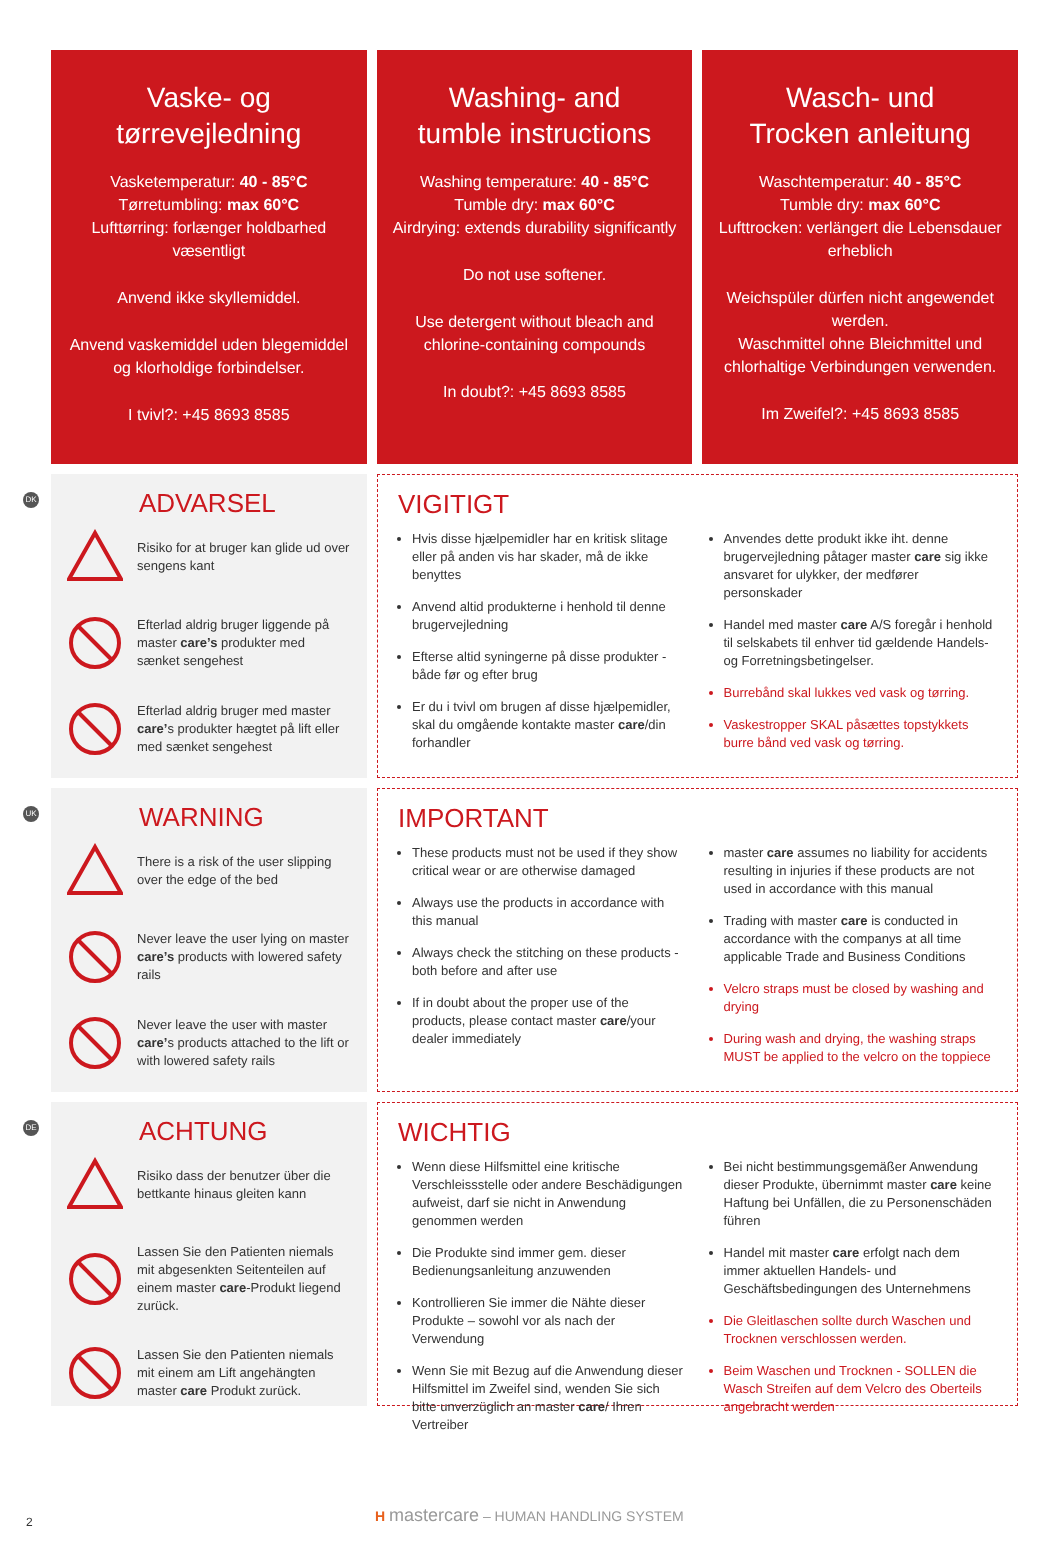Vaske- og
tørrevejledning
Vasketemperatur: 40 - 85°C
Tørretumbling: max 60°C
Lufttørring: forlænger holdbarhed væsentligt
Anvend ikke skyllemiddel.
Anvend vaskemiddel uden blegemiddel og klorholdige forbindelser.
I tvivl?: +45 8693 8585
Washing- and
tumble instructions
Washing temperature: 40 - 85°C
Tumble dry: max 60°C
Airdrying: extends durability significantly
Do not use softener.
Use detergent without bleach and chlorine-containing compounds
In doubt?: +45 8693 8585
Wasch- und
Trocken anleitung
Waschtemperatur: 40 - 85°C
Tumble dry: max 60°C
Lufttrocken: verlängert die Lebensdauer erheblich
Weichspüler dürfen nicht angewendet werden.
Waschmittel ohne Bleichmittel und chlorhaltige Verbindungen verwenden.
Im Zweifel?: +45 8693 8585
DK
ADVARSEL
Risiko for at bruger kan glide ud over sengens kant
Efterlad aldrig bruger liggende på master care’s produkter med sænket sengehest
Efterlad aldrig bruger med master care’s produkter hægtet på lift eller med sænket sengehest
VIGITIGT
Hvis disse hjælpemidler har en kritisk slitage eller på anden vis har skader, må de ikke benyttes
Anvend altid produkterne i henhold til denne brugervejledning
Efterse altid syningerne på disse produkter - både før og efter brug
Er du i tvivl om brugen af disse hjælpemidler, skal du omgående kontakte master care/din forhandler
Anvendes dette produkt ikke iht. denne brugervejledning påtager master care sig ikke ansvaret for ulykker, der medfører personskader
Handel med master care A/S foregår i henhold til selskabets til enhver tid gældende Handels- og Forretningsbetingelser.
Burrebånd skal lukkes ved vask og tørring.
Vaskestropper SKAL påsættes topstykkets burre bånd ved vask og tørring.
UK
WARNING
There is a risk of the user slipping over the edge of the bed
Never leave the user lying on master care’s products with lowered safety rails
Never leave the user with master care’s products attached to the lift or with lowered safety rails
IMPORTANT
These products must not be used if they show critical wear or are otherwise damaged
Always use the products in accordance with this manual
Always check the stitching on these products - both before and after use
If in doubt about the proper use of the products, please contact master care/your dealer immediately
master care assumes no liability for accidents resulting in injuries if these products are not used in accordance with this manual
Trading with master care is conducted in accordance with the companys at all time applicable Trade and Business Conditions
Velcro straps must be closed by washing and drying
During wash and drying, the washing straps MUST be applied to the velcro on the toppiece
DE
ACHTUNG
Risiko dass der benutzer über die bettkante hinaus gleiten kann
Lassen Sie den Patienten niemals mit abgesenkten Seitenteilen auf einem master care-Produkt liegend zurück.
Lassen Sie den Patienten niemals mit einem am Lift angehängten master care Produkt zurück.
WICHTIG
Wenn diese Hilfsmittel eine kritische Verschleissstelle oder andere Beschädigungen aufweist, darf sie nicht in Anwendung genommen werden
Die Produkte sind immer gem. dieser Bedienungsanleitung anzuwenden
Kontrollieren Sie immer die Nähte dieser Produkte – sowohl vor als nach der Verwendung
Wenn Sie mit Bezug auf die Anwendung dieser Hilfsmittel im Zweifel sind, wenden Sie sich bitte unverzüglich an master care/ Ihren Vertreiber
Bei nicht bestimmungsgemäßer Anwendung dieser Produkte, übernimmt master care keine Haftung bei Unfällen, die zu Personenschäden führen
Handel mit master care erfolgt nach dem immer aktuellen Handels- und Geschäftsbedingungen des Unternehmens
Die Gleitlaschen sollte durch Waschen und Trocknen verschlossen werden.
Beim Waschen und Trocknen - SOLLEN die Wasch Streifen auf dem Velcro des Oberteils angebracht werden
2
H mastercare – HUMAN HANDLING SYSTEM